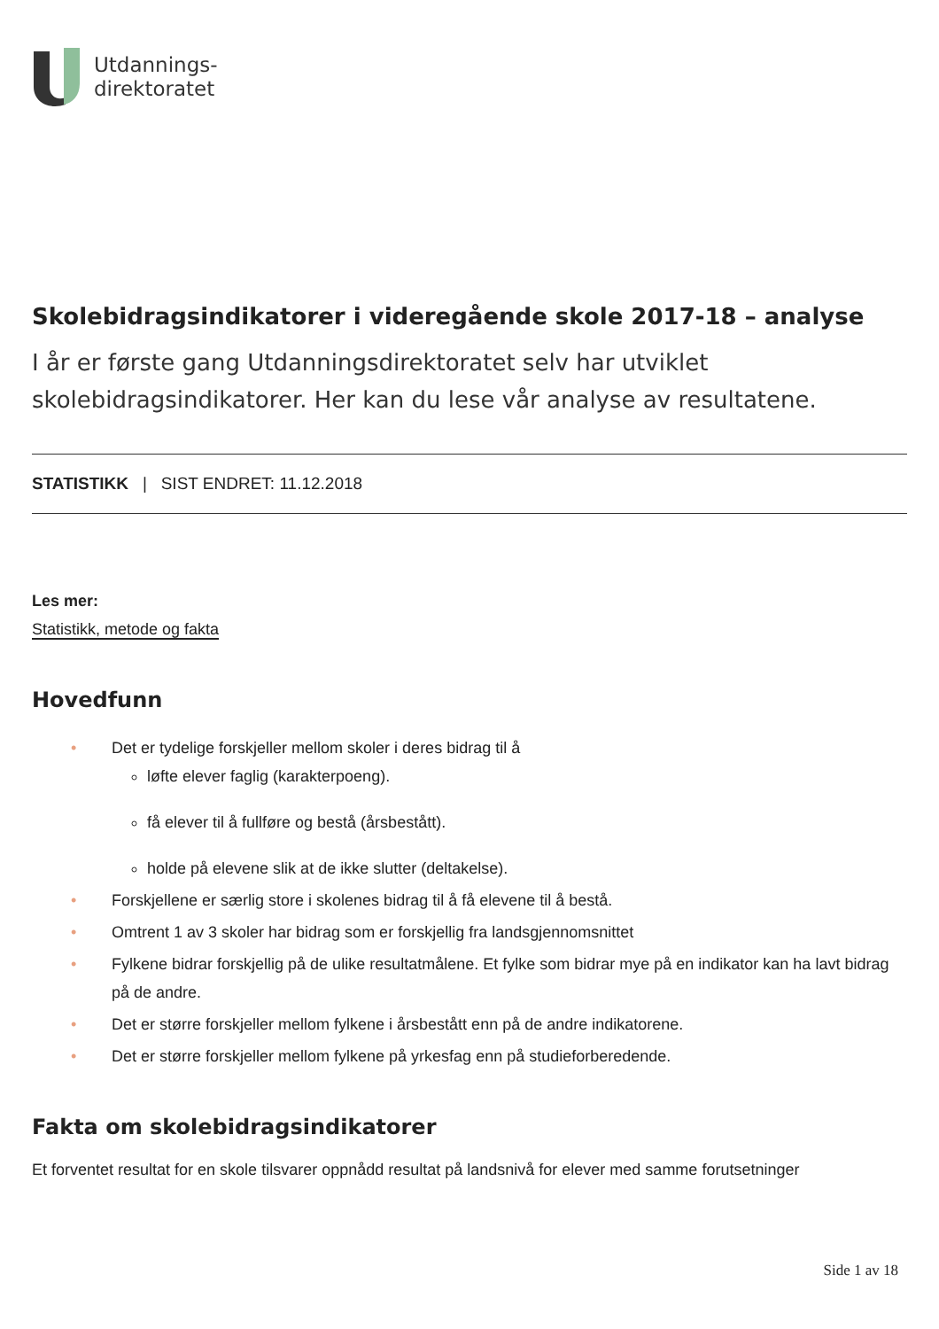Utdannings-
direktoratet
Skolebidragsindikatorer i videregående skole 2017-18 – analyse
I år er første gang Utdanningsdirektoratet selv har utviklet skolebidragsindikatorer. Her kan du lese vår analyse av resultatene.
STATISTIKK | SIST ENDRET: 11.12.2018
Les mer:
Statistikk, metode og fakta
Hovedfunn
• Det er tydelige forskjeller mellom skoler i deres bidrag til å
løfte elever faglig (karakterpoeng).
få elever til å fullføre og bestå (årsbestått).
holde på elevene slik at de ikke slutter (deltakelse).
• Forskjellene er særlig store i skolenes bidrag til å få elevene til å bestå.
• Omtrent 1 av 3 skoler har bidrag som er forskjellig fra landsgjennomsnittet
• Fylkene bidrar forskjellig på de ulike resultatmålene. Et fylke som bidrar mye på en indikator kan ha lavt bidrag på de andre.
• Det er større forskjeller mellom fylkene i årsbestått enn på de andre indikatorene.
• Det er større forskjeller mellom fylkene på yrkesfag enn på studieforberedende.
Fakta om skolebidragsindikatorer
Et forventet resultat for en skole tilsvarer oppnådd resultat på landsnivå for elever med samme forutsetninger
Side 1 av 18